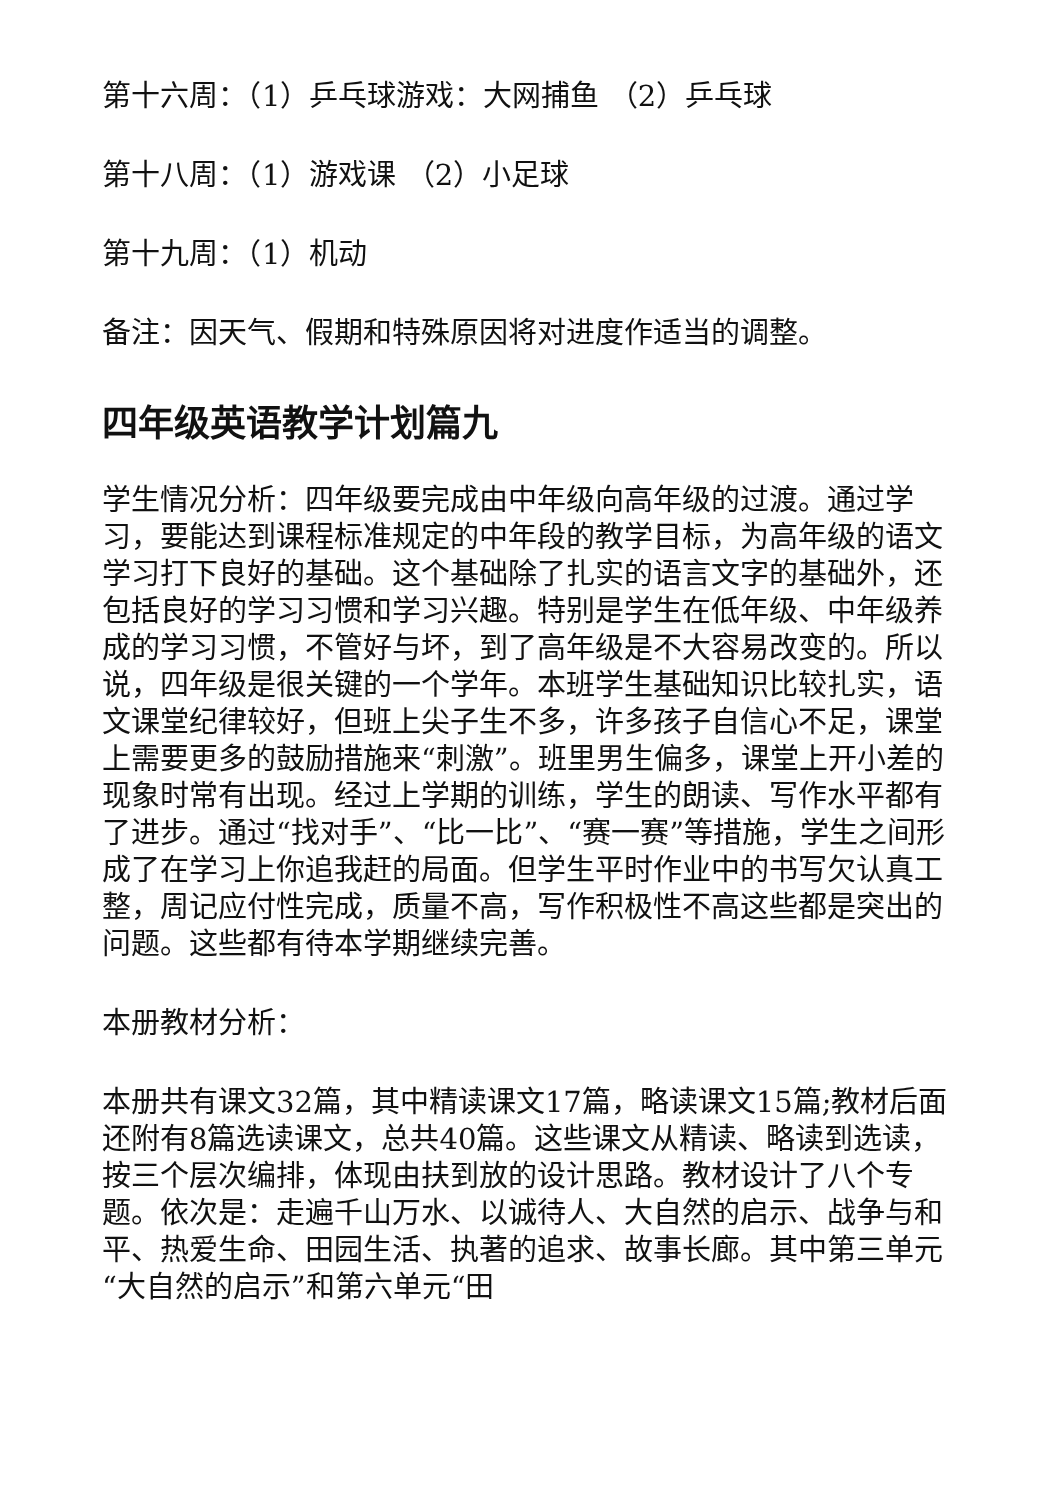第十六周：（1）乒乓球游戏：大网捕鱼 （2）乒乓球
第十八周：（1）游戏课 （2）小足球
第十九周：（1）机动
备注：因天气、假期和特殊原因将对进度作适当的调整。
四年级英语教学计划篇九
学生情况分析：四年级要完成由中年级向高年级的过渡。通过学习，要能达到课程标准规定的中年段的教学目标，为高年级的语文学习打下良好的基础。这个基础除了扎实的语言文字的基础外，还包括良好的学习习惯和学习兴趣。特别是学生在低年级、中年级养成的学习习惯，不管好与坏，到了高年级是不大容易改变的。所以说，四年级是很关键的一个学年。本班学生基础知识比较扎实，语文课堂纪律较好，但班上尖子生不多，许多孩子自信心不足，课堂上需要更多的鼓励措施来“刺激”。班里男生偏多，课堂上开小差的现象时常有出现。经过上学期的训练，学生的朗读、写作水平都有了进步。通过“找对手”、“比一比”、“赛一赛”等措施，学生之间形成了在学习上你追我赶的局面。但学生平时作业中的书写欠认真工整，周记应付性完成，质量不高，写作积极性不高这些都是突出的问题。这些都有待本学期继续完善。
本册教材分析：
本册共有课文32篇，其中精读课文17篇，略读课文15篇;教材后面还附有8篇选读课文，总共40篇。这些课文从精读、略读到选读，按三个层次编排，体现由扶到放的设计思路。教材设计了八个专题。依次是：走遍千山万水、以诚待人、大自然的启示、战争与和平、热爱生命、田园生活、执著的追求、故事长廊。其中第三单元“大自然的启示”和第六单元“田